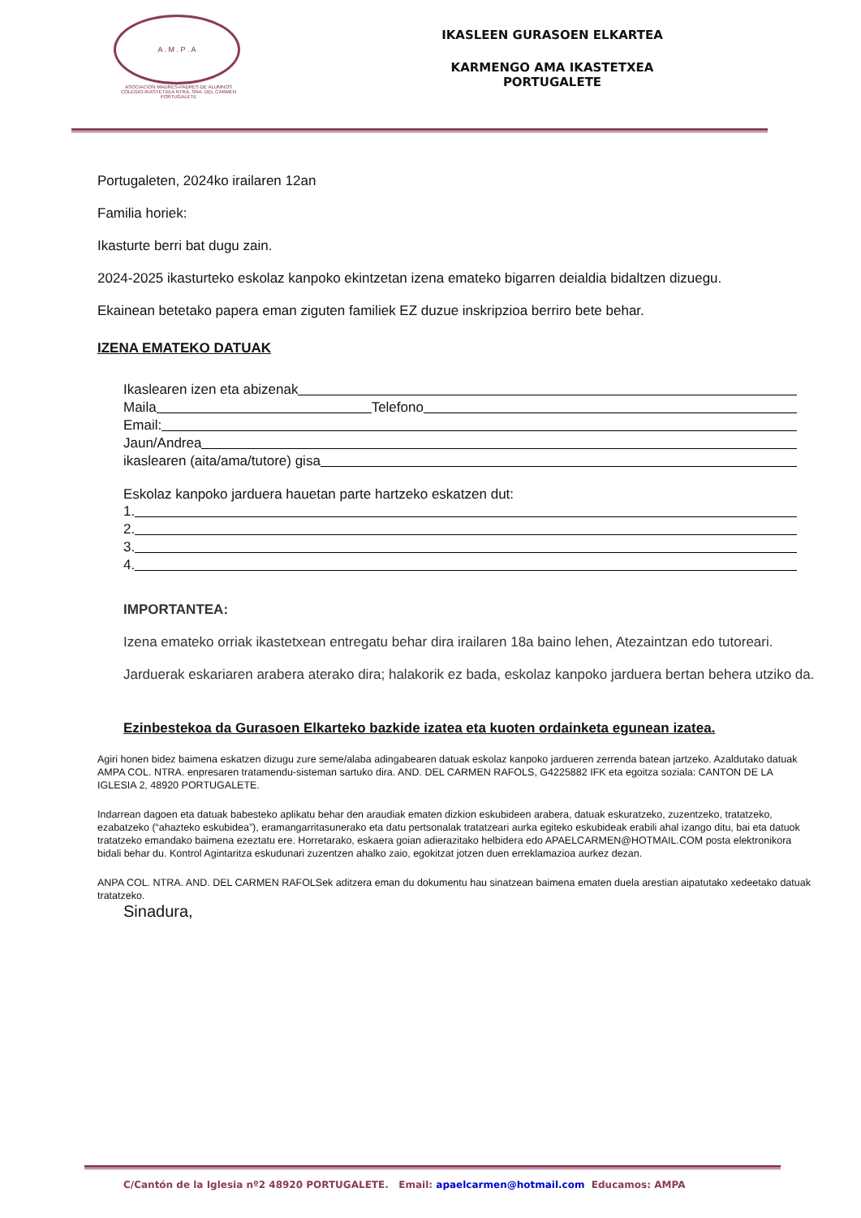A . M . P . A
ASOCIACION MADRES-PADRES DE ALUMNOS COLEGIO-IKASTETXEA NTRA. SRA. DEL CARMEN PORTUGALETE
IKASLEEN GURASOEN ELKARTEA
KARMENGO AMA IKASTETXEA
PORTUGALETE
Portugaleten, 2024ko irailaren 12an
Familia horiek:
Ikasturte berri bat dugu zain.
2024-2025 ikasturteko eskolaz kanpoko ekintzetan izena emateko bigarren deialdia bidaltzen dizuegu.
Ekainean betetako papera eman ziguten familiek EZ duzue inskripzioa berriro bete behar.
IZENA EMATEKO DATUAK
Ikaslearen izen eta abizenak
Maila Telefono
Email:
Jaun/Andrea
ikaslearen (aita/ama/tutore) gisa
Eskolaz kanpoko jarduera hauetan parte hartzeko eskatzen dut:
1.
2.
3.
4.
IMPORTANTEA:
Izena emateko orriak ikastetxean entregatu behar dira irailaren 18a baino lehen, Atezaintzan edo tutoreari.
Jarduerak eskariaren arabera aterako dira; halakorik ez bada, eskolaz kanpoko jarduera bertan behera utziko da.
Ezinbestekoa da Gurasoen Elkarteko bazkide izatea eta kuoten ordainketa egunean izatea.
Agiri honen bidez baimena eskatzen dizugu zure seme/alaba adingabearen datuak eskolaz kanpoko jardueren zerrenda batean jartzeko. Azaldutako datuak AMPA COL. NTRA. enpresaren tratamendu-sisteman sartuko dira. AND. DEL CARMEN RAFOLS, G4225882 IFK eta egoitza soziala: CANTON DE LA IGLESIA 2, 48920 PORTUGALETE.
Indarrean dagoen eta datuak babesteko aplikatu behar den araudiak ematen dizkion eskubideen arabera, datuak eskuratzeko, zuzentzeko, tratatzeko, ezabatzeko (“ahazteko eskubidea”), eramangarritasunerako eta datu pertsonalak tratatzeari aurka egiteko eskubideak erabili ahal izango ditu, bai eta datuok tratatzeko emandako baimena ezeztatu ere. Horretarako, eskaera goian adierazitako helbidera edo APAELCARMEN@HOTMAIL.COM posta elektronikora bidali behar du. Kontrol Agintaritza eskudunari zuzentzen ahalko zaio, egokitzat jotzen duen erreklamazioa aurkez dezan.
ANPA COL. NTRA. AND. DEL CARMEN RAFOLSek aditzera eman du dokumentu hau sinatzean baimena ematen duela arestian aipatutako xedeetako datuak tratatzeko.
Sinadura,
C/Cantón de la Iglesia nº2 48920 PORTUGALETE. Email: apaelcarmen@hotmail.com Educamos: AMPA